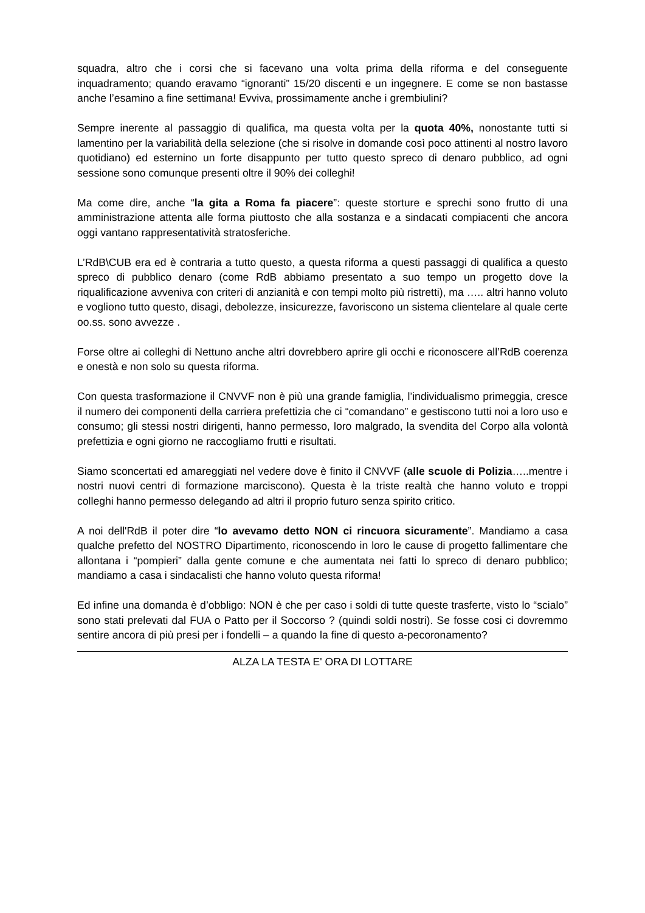squadra, altro che i corsi che si facevano una volta prima della riforma e del conseguente inquadramento; quando eravamo “ignoranti” 15/20 discenti e un ingegnere. E come se non bastasse anche l’esamino a fine settimana! Evviva, prossimamente anche i grembiulini?
Sempre inerente al passaggio di qualifica, ma questa volta per la quota 40%, nonostante tutti si lamentino per la variabilità della selezione (che si risolve in domande così poco attinenti al nostro lavoro quotidiano) ed esternino un forte disappunto per tutto questo spreco di denaro pubblico, ad ogni sessione sono comunque presenti oltre il 90% dei colleghi!
Ma come dire, anche “la gita a Roma fa piacere”: queste storture e sprechi sono frutto di una amministrazione attenta alle forma piuttosto che alla sostanza e a sindacati compiacenti che ancora oggi vantano rappresentatività stratosferiche.
L’RdB\CUB era ed è contraria a tutto questo, a questa riforma a questi passaggi di qualifica a questo spreco di pubblico denaro (come RdB abbiamo presentato a suo tempo un progetto dove la riqualificazione avveniva con criteri di anzianità e con tempi molto più ristretti), ma ….. altri hanno voluto e vogliono tutto questo, disagi, debolezze, insicurezze, favoriscono un sistema clientelare al quale certe oo.ss. sono avvezze .
Forse oltre ai colleghi di Nettuno anche altri dovrebbero aprire gli occhi e riconoscere all’RdB coerenza e onestà e non solo su questa riforma.
Con questa trasformazione il CNVVF non è più una grande famiglia, l’individualismo primeggia, cresce il numero dei componenti della carriera prefettizia che ci “comandano” e gestiscono tutti noi a loro uso e consumo; gli stessi nostri dirigenti, hanno permesso, loro malgrado, la svendita del Corpo alla volontà prefettizia e ogni giorno ne raccogliamo frutti e risultati.
Siamo sconcertati ed amareggiati nel vedere dove è finito il CNVVF (alle scuole di Polizia…..mentre i nostri nuovi centri di formazione marciscono). Questa è la triste realtà che hanno voluto e troppi colleghi hanno permesso delegando ad altri il proprio futuro senza spirito critico.
A noi dell'RdB il poter dire “lo avevamo detto NON ci rincuora sicuramente”. Mandiamo a casa qualche prefetto del NOSTRO Dipartimento, riconoscendo in loro le cause di progetto fallimentare che allontana i “pompieri” dalla gente comune e che aumentata nei fatti lo spreco di denaro pubblico; mandiamo a casa i sindacalisti che hanno voluto questa riforma!
Ed infine una domanda è d’obbligo: NON è che per caso i soldi di tutte queste trasferte, visto lo “scialo” sono stati prelevati dal FUA o Patto per il Soccorso ? (quindi soldi nostri). Se fosse cosi ci dovremmo sentire ancora di più presi per i fondelli – a quando la fine di questo a-pecoronamento?
ALZA LA TESTA E' ORA DI LOTTARE